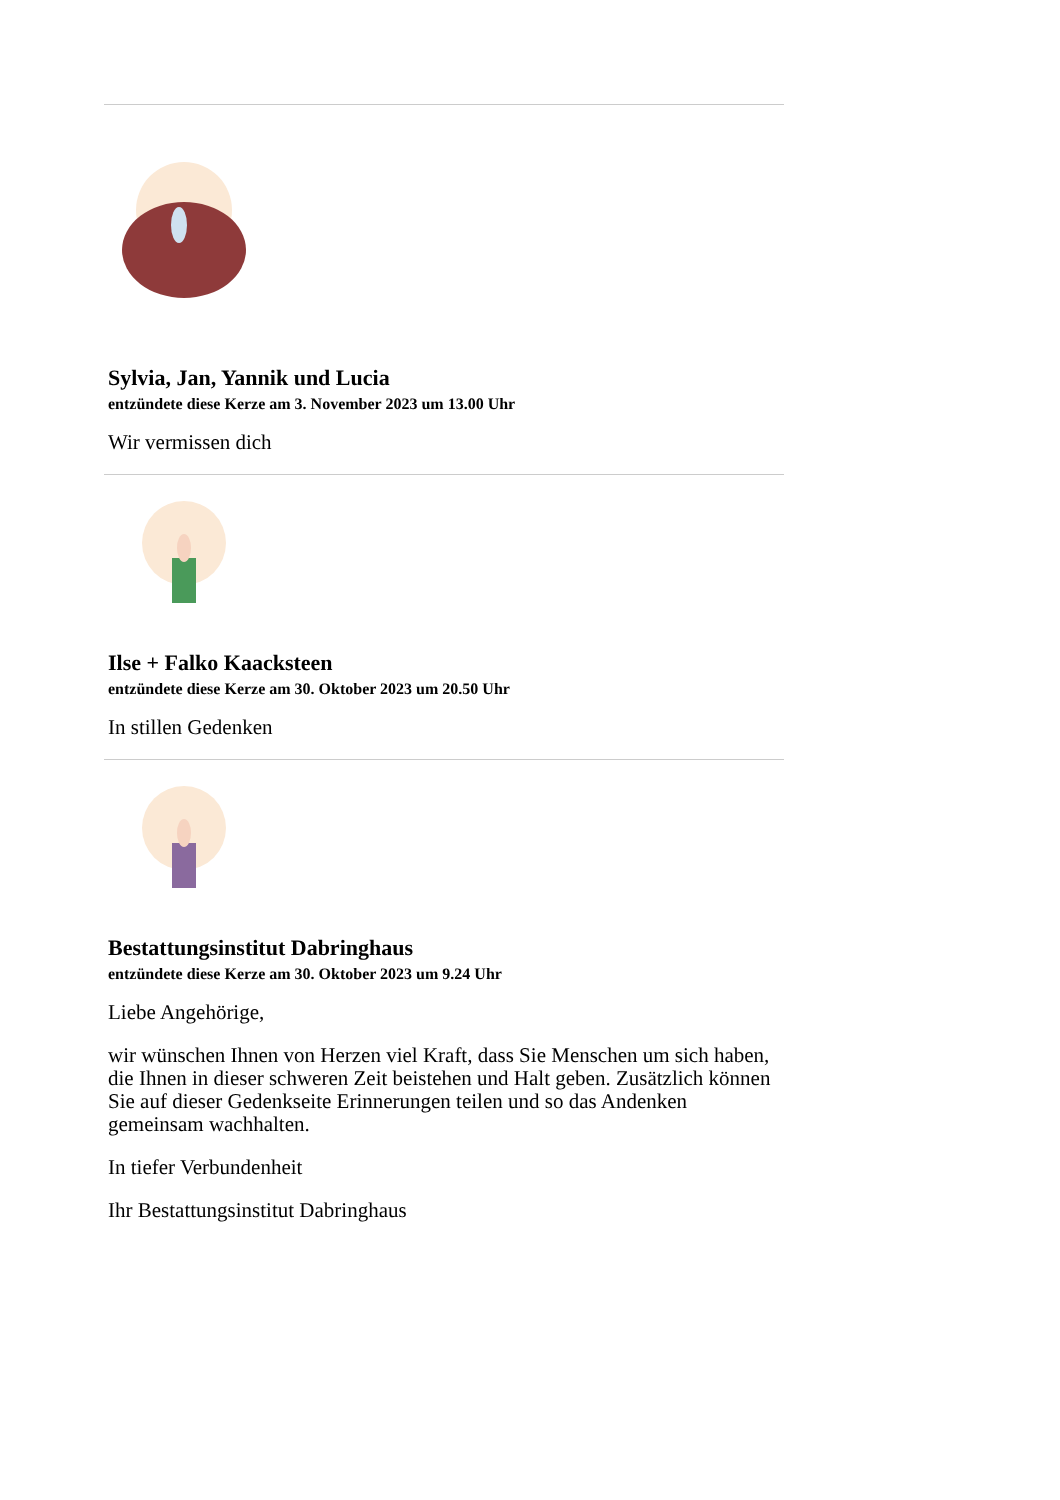Sylvia, Jan, Yannik und Lucia
entzündete diese Kerze am 3. November 2023 um 13.00 Uhr
Wir vermissen dich
Ilse + Falko Kaacksteen
entzündete diese Kerze am 30. Oktober 2023 um 20.50 Uhr
In stillen Gedenken
Bestattungsinstitut Dabringhaus
entzündete diese Kerze am 30. Oktober 2023 um 9.24 Uhr
Liebe Angehörige,
wir wünschen Ihnen von Herzen viel Kraft, dass Sie Menschen um sich haben, die Ihnen in dieser schweren Zeit beistehen und Halt geben. Zusätzlich können Sie auf dieser Gedenkseite Erinnerungen teilen und so das Andenken gemeinsam wachhalten.
In tiefer Verbundenheit
Ihr Bestattungsinstitut Dabringhaus